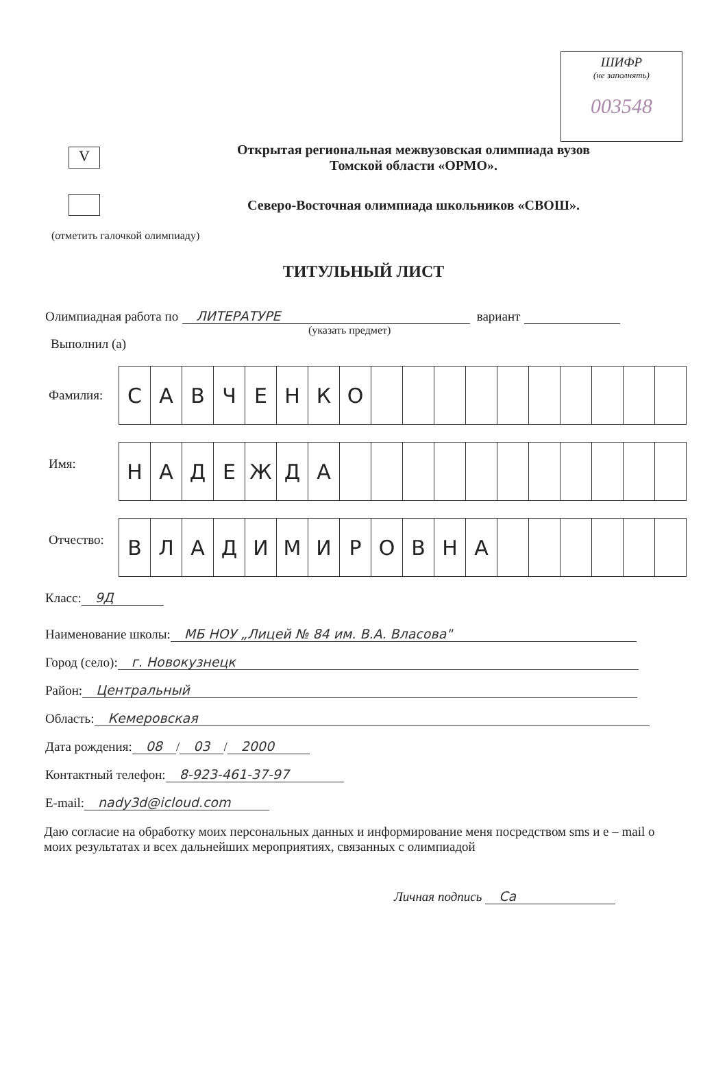ШИФР
(не заполнять)
003548
V
Открытая региональная межвузовская олимпиада вузов
Томской области «ОРМО».
Северо-Восточная олимпиада школьников «СВОШ».
(отметить галочкой олимпиаду)
ТИТУЛЬНЫЙ ЛИСТ
Олимпиадная работа по ЛИТЕРАТУРЕ вариант
(указать предмет)
Выполнил (а)
| Фамилия: | / С / А / В / Ч / Е / Н / К / О / / / / / / / / / / / |
| Имя: | / Н / А / Д / Е / Ж / Д / А / / / / / / / / / / / / |
| Отчество: | / В / Л / А / Д / И / М / И / Р / О / В / Н / А / / / / / / / |
Класс: 9Д
Наименование школы: МБ НОУ „Лицей № 84 им. В.А. Власова"
Город (село): г. Новокузнецк
Район: Центральный
Область: Кемеровская
Дата рождения: 08 / 03 / 2000
Контактный телефон: 8-923-461-37-97
E-mail: nady3d@icloud.com
Даю согласие на обработку моих персональных данных и информирование меня посредством sms и e – mail о моих результатах и всех дальнейших мероприятиях, связанных с олимпиадой
Личная подпись Са